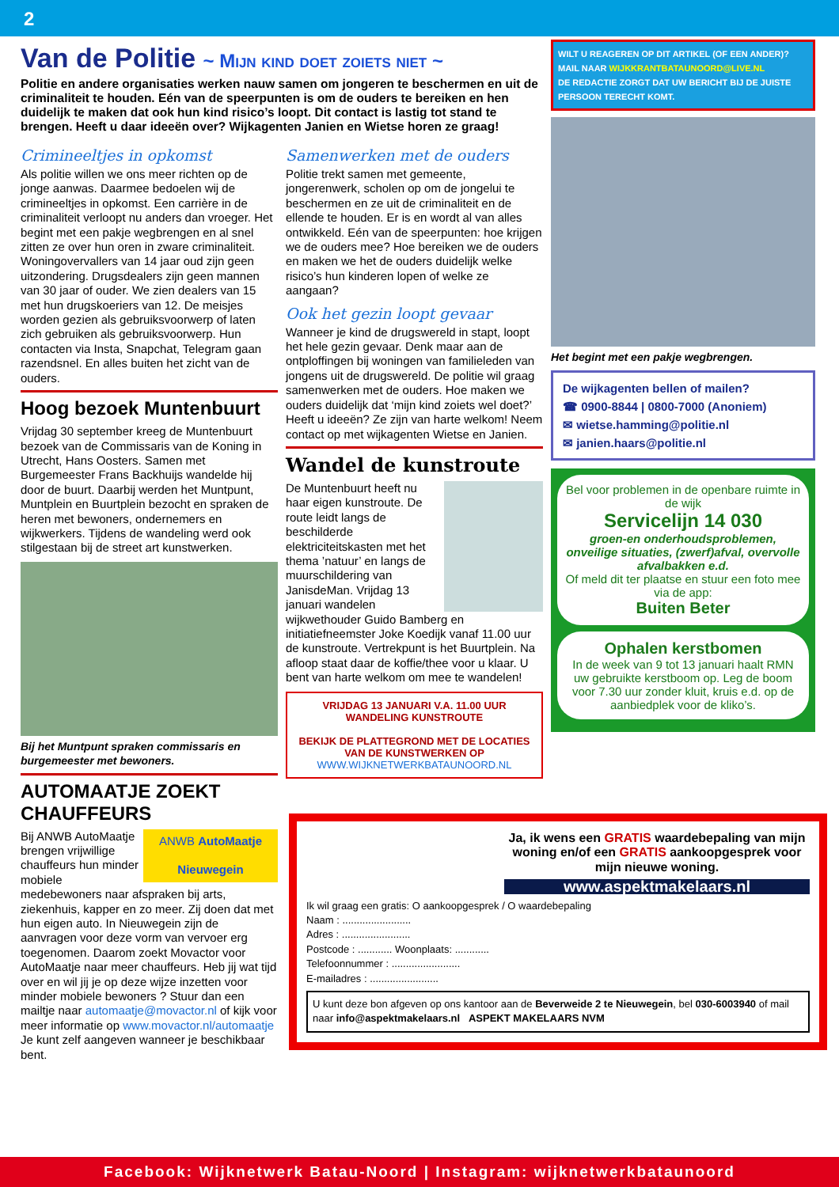2
Van de Politie ~ Mijn kind doet zoiets niet ~
Politie en andere organisaties werken nauw samen om jongeren te beschermen en uit de criminaliteit te houden. Eén van de speerpunten is om de ouders te bereiken en hen duidelijk te maken dat ook hun kind risico’s loopt. Dit contact is lastig tot stand te brengen. Heeft u daar ideeën over? Wijkagenten Janien en Wietse horen ze graag!
Crimineeltjes in opkomst
Als politie willen we ons meer richten op de jonge aanwas. Daarmee bedoelen wij de crimineeltjes in opkomst. Een carrière in de criminaliteit verloopt nu anders dan vroeger. Het begint met een pakje wegbrengen en al snel zitten ze over hun oren in zware criminaliteit. Woningovervallers van 14 jaar oud zijn geen uitzondering. Drugsdealers zijn geen mannen van 30 jaar of ouder. We zien dealers van 15 met hun drugskoeriers van 12. De meisjes worden gezien als gebruiksvoorwerp of laten zich gebruiken als gebruiksvoorwerp. Hun contacten via Insta, Snapchat, Telegram gaan razendsnel. En alles buiten het zicht van de ouders.
Hoog bezoek Muntenbuurt
Vrijdag 30 september kreeg de Muntenbuurt bezoek van de Commissaris van de Koning in Utrecht, Hans Oosters. Samen met Burgemeester Frans Backhuijs wandelde hij door de buurt. Daarbij werden het Muntpunt, Muntplein en Buurtplein bezocht en spraken de heren met bewoners, ondernemers en wijkwerkers. Tijdens de wandeling werd ook stilgestaan bij de street art kunstwerken.
Bij het Muntpunt spraken commissaris en burgemeester met bewoners.
AUTOMAATJE ZOEKT CHAUFFEURS
ANWB AutoMaatje
Nieuwegein Bij ANWB AutoMaatje brengen vrijwillige chauffeurs hun minder mobiele medebewoners naar afspraken bij arts, ziekenhuis, kapper en zo meer. Zij doen dat met hun eigen auto. In Nieuwegein zijn de aanvragen voor deze vorm van vervoer erg toegenomen. Daarom zoekt Movactor voor AutoMaatje naar meer chauffeurs. Heb jij wat tijd over en wil jij je op deze wijze inzetten voor minder mobiele bewoners ? Stuur dan een mailtje naar automaatje@movactor.nl of kijk voor meer informatie op www.movactor.nl/automaatje Je kunt zelf aangeven wanneer je beschikbaar bent.
Samenwerken met de ouders
Politie trekt samen met gemeente, jongerenwerk, scholen op om de jongelui te beschermen en ze uit de criminaliteit en de ellende te houden. Er is en wordt al van alles ontwikkeld. Eén van de speerpunten: hoe krijgen we de ouders mee? Hoe bereiken we de ouders en maken we het de ouders duidelijk welke risico’s hun kinderen lopen of welke ze aangaan?
Ook het gezin loopt gevaar
Wanneer je kind de drugswereld in stapt, loopt het hele gezin gevaar. Denk maar aan de ontploffingen bij woningen van familieleden van jongens uit de drugswereld. De politie wil graag samenwerken met de ouders. Hoe maken we ouders duidelijk dat ‘mijn kind zoiets wel doet?’ Heeft u ideeën? Ze zijn van harte welkom! Neem contact op met wijkagenten Wietse en Janien.
Wandel de kunstroute
De Muntenbuurt heeft nu haar eigen kunstroute. De route leidt langs de beschilderde elektriciteitskasten met het thema ’natuur’ en langs de muurschildering van JanisdeMan. Vrijdag 13 januari wandelen wijkwethouder Guido Bamberg en initiatiefneemster Joke Koedijk vanaf 11.00 uur de kunstroute. Vertrekpunt is het Buurtplein. Na afloop staat daar de koffie/thee voor u klaar. U bent van harte welkom om mee te wandelen!
VRIJDAG 13 JANUARI V.A. 11.00 UUR
WANDELING KUNSTROUTE
BEKIJK DE PLATTEGROND MET DE LOCATIES VAN DE KUNSTWERKEN OP
WWW.WIJKNETWERKBATAUNOORD.NL
WILT U REAGEREN OP DIT ARTIKEL (OF EEN ANDER)?
MAIL NAAR WIJKKRANTBATAUNOORD@LIVE.NL
DE REDACTIE ZORGT DAT UW BERICHT BIJ DE JUISTE PERSOON TERECHT KOMT.
Het begint met een pakje wegbrengen.
De wijkagenten bellen of mailen?
☎ 0900-8844 | 0800-7000 (Anoniem)
✉ wietse.hamming@politie.nl
✉ janien.haars@politie.nl
Bel voor problemen in de openbare ruimte in de wijk
Servicelijn 14 030
groen-en onderhoudsproblemen, onveilige situaties, (zwerf)afval, overvolle afvalbakken e.d.
Of meld dit ter plaatse en stuur een foto mee via de app:
Buiten Beter
Ophalen kerstbomen
In de week van 9 tot 13 januari haalt RMN uw gebruikte kerstboom op. Leg de boom voor 7.30 uur zonder kluit, kruis e.d. op de aanbiedplek voor de kliko’s.
Ja, ik wens een GRATIS waardebepaling van mijn woning en/of een GRATIS aankoopgesprek voor mijn nieuwe woning.
www.aspektmakelaars.nl
Ik wil graag een gratis: O aankoopgesprek / O waardebepaling
Naam : ........................
Adres : ........................
Postcode : ............ Woonplaats: ............
Telefoonnummer : ........................
E-mailadres : ........................
U kunt deze bon afgeven op ons kantoor aan de Beverweide 2 te Nieuwegein, bel 030-6003940 of mail naar info@aspektmakelaars.nl ASPEKT MAKELAARS NVM
Facebook: Wijknetwerk Batau-Noord | Instagram: wijknetwerkbataunoord